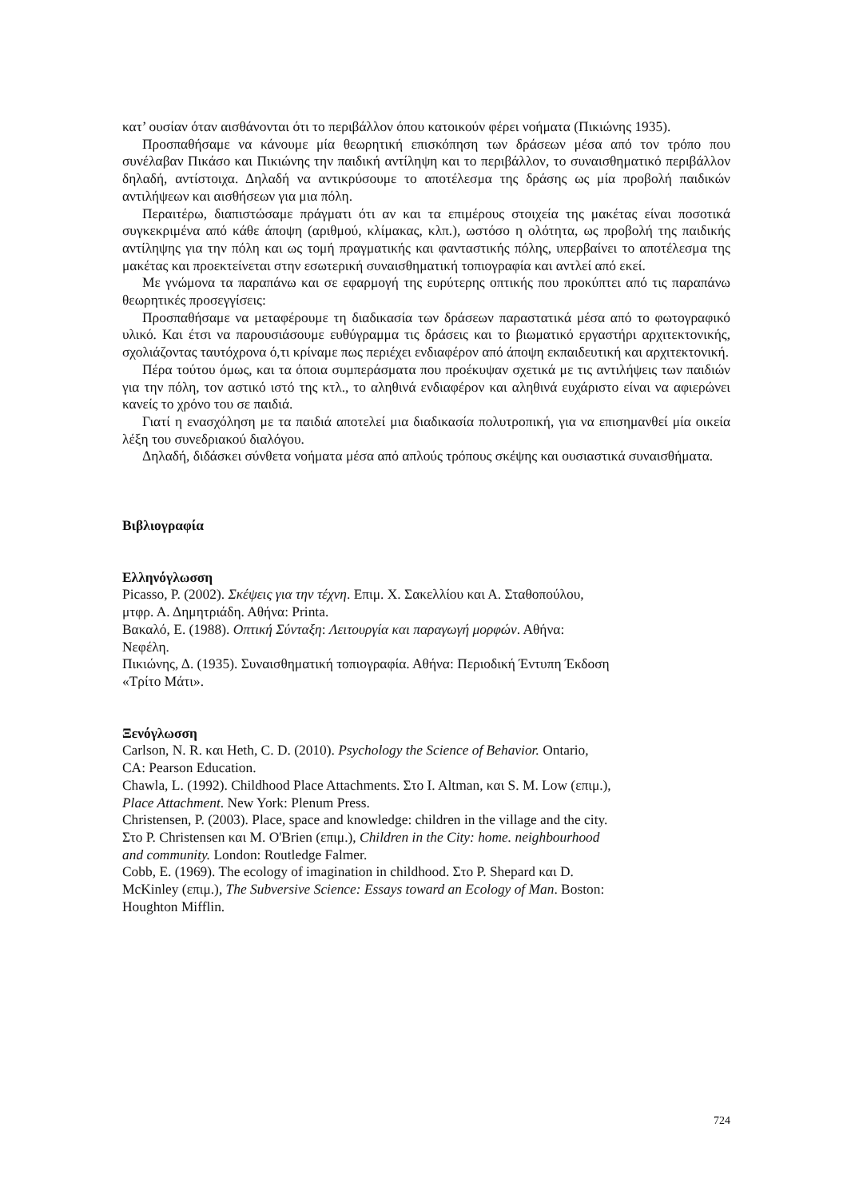κατ’ ουσίαν όταν αισθάνονται ότι το περιβάλλον όπου κατοικούν φέρει νοήματα (Πικιώνης 1935).
Προσπαθήσαμε να κάνουμε μία θεωρητική επισκόπηση των δράσεων μέσα από τον τρόπο που συνέλαβαν Πικάσο και Πικιώνης την παιδική αντίληψη και το περιβάλλον, το συναισθηματικό περιβάλλον δηλαδή, αντίστοιχα. Δηλαδή να αντικρύσουμε το αποτέλεσμα της δράσης ως μία προβολή παιδικών αντιλήψεων και αισθήσεων για μια πόλη.
Περαιτέρω, διαπιστώσαμε πράγματι ότι αν και τα επιμέρους στοιχεία της μακέτας είναι ποσοτικά συγκεκριμένα από κάθε άποψη (αριθμού, κλίμακας, κλπ.), ωστόσο η ολότητα, ως προβολή της παιδικής αντίληψης για την πόλη και ως τομή πραγματικής και φανταστικής πόλης, υπερβαίνει το αποτέλεσμα της μακέτας και προεκτείνεται στην εσωτερική συναισθηματική τοπιογραφία και αντλεί από εκεί.
Με γνώμονα τα παραπάνω και σε εφαρμογή της ευρύτερης οπτικής που προκύπτει από τις παραπάνω θεωρητικές προσεγγίσεις:
Προσπαθήσαμε να μεταφέρουμε τη διαδικασία των δράσεων παραστατικά μέσα από το φωτογραφικό υλικό. Και έτσι να παρουσιάσουμε ευθύγραμμα τις δράσεις και το βιωματικό εργαστήρι αρχιτεκτονικής, σχολιάζοντας ταυτόχρονα ό,τι κρίναμε πως περιέχει ενδιαφέρον από άποψη εκπαιδευτική και αρχιτεκτονική.
Πέρα τούτου όμως, και τα όποια συμπεράσματα που προέκυψαν σχετικά με τις αντιλήψεις των παιδιών για την πόλη, τον αστικό ιστό της κτλ., το αληθινά ενδιαφέρον και αληθινά ευχάριστο είναι να αφιερώνει κανείς το χρόνο του σε παιδιά.
Γιατί η ενασχόληση με τα παιδιά αποτελεί μια διαδικασία πολυτροπική, για να επισημανθεί μία οικεία λέξη του συνεδριακού διαλόγου.
Δηλαδή, διδάσκει σύνθετα νοήματα μέσα από απλούς τρόπους σκέψης και ουσιαστικά συναισθήματα.
Βιβλιογραφία
Ελληνόγλωσση
Picasso, P. (2002). Σκέψεις για την τέχνη. Επιμ. Χ. Σακελλίου και Α. Σταθοπούλου,
μτφρ. Α. Δημητριάδη. Αθήνα: Printa.
Βακαλό, Ε. (1988). Οπτική Σύνταξη: Λειτουργία και παραγωγή μορφών. Αθήνα:
Νεφέλη.
Πικιώνης, Δ. (1935). Συναισθηματική τοπιογραφία. Αθήνα: Περιοδική Έντυπη Έκδοση
«Τρίτο Μάτι».
Ξενόγλωσση
Carlson, N. R. και Heth, C. D. (2010). Psychology the Science of Behavior. Ontario,
CA: Pearson Education.
Chawla, L. (1992). Childhood Place Attachments. Στο I. Altman, και S. M. Low (επιμ.),
Place Attachment. New York: Plenum Press.
Christensen, P. (2003). Place, space and knowledge: children in the village and the city.
Στο P. Christensen και M. O'Brien (επιμ.), Children in the City: home. neighbourhood
and community. London: Routledge Falmer.
Cobb, E. (1969). The ecology of imagination in childhood. Στο P. Shepard και D.
McKinley (επιμ.), The Subversive Science: Essays toward an Ecology of Man. Boston:
Houghton Mifflin.
724